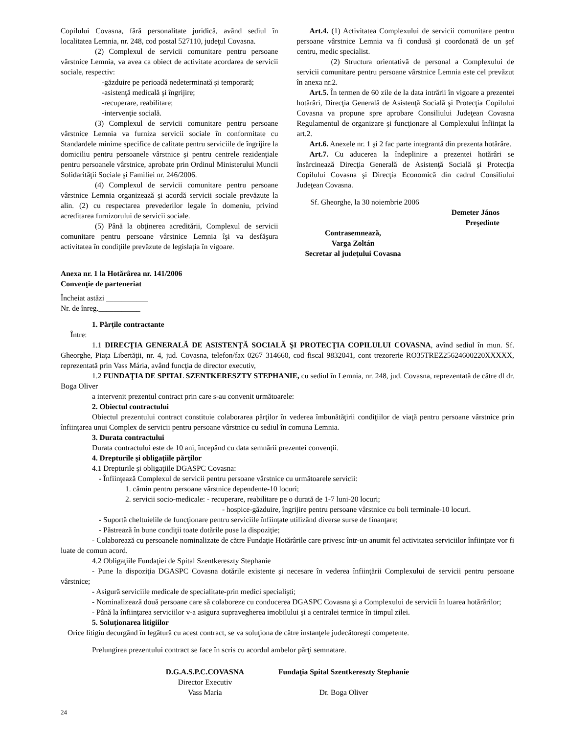Copilului Covasna, fără personalitate juridică, având sediul în localitatea Lemnia, nr. 248, cod postal 527110, judeţul Covasna.
(2) Complexul de servicii comunitare pentru persoane vârstnice Lemnia, va avea ca obiect de activitate acordarea de servicii sociale, respectiv:
-găzduire pe perioadă nedeterminată şi temporară;
-asistenţă medicală şi îngrijire;
-recuperare, reabilitare;
-intervenţie socială.
(3) Complexul de servicii comunitare pentru persoane vârstnice Lemnia va furniza servicii sociale în conformitate cu Standardele minime specifice de calitate pentru serviciile de îngrijire la domiciliu pentru persoanele vârstnice şi pentru centrele rezidenţiale pentru persoanele vârstnice, aprobate prin Ordinul Ministerului Muncii Solidarităţii Sociale şi Familiei nr. 246/2006.
(4) Complexul de servicii comunitare pentru persoane vârstnice Lemnia organizează şi acordă servicii sociale prevăzute la alin. (2) cu respectarea prevederilor legale în domeniu, privind acreditarea furnizorului de servicii sociale.
(5) Până la obţinerea acreditării, Complexul de servicii comunitare pentru persoane vârstnice Lemnia îşi va desfăşura activitatea în condiţiile prevăzute de legislaţia în vigoare.
Art.4. (1) Activitatea Complexului de servicii comunitare pentru persoane vârstnice Lemnia va fi condusă şi coordonată de un şef centru, medic specialist.
(2) Structura orientativă de personal a Complexului de servicii comunitare pentru persoane vârstnice Lemnia este cel prevăzut în anexa nr.2.
Art.5. În termen de 60 zile de la data intrării în vigoare a prezentei hotărâri, Direcţia Generală de Asistenţă Socială şi Protecţia Copilului Covasna va propune spre aprobare Consiliului Judeţean Covasna Regulamentul de organizare şi funcţionare al Complexului înfiinţat la art.2.
Art.6. Anexele nr. 1 şi 2 fac parte integrantă din prezenta hotărâre.
Art.7. Cu aducerea la îndeplinire a prezentei hotărâri se însărcinează Direcţia Generală de Asistenţă Socială şi Protecţia Copilului Covasna şi Direcţia Economică din cadrul Consiliului Judeţean Covasna.
Sf. Gheorghe, la 30 noiembrie 2006
Demeter János
Preşedinte
Contrasemnează,
Varga Zoltán
Secretar al judeţului Covasna
Anexa nr. 1 la Hotărârea nr. 141/2006
Convenţie de parteneriat
Încheiat astăzi ___________
Nr. de înreg.___________
1. Părţile contractante
Între:
1.1 DIRECŢIA GENERALĂ DE ASISTENŢĂ SOCIALĂ ŞI PROTECŢIA COPILULUI COVASNA, avînd sediul în mun. Sf. Gheorghe, Piaţa Libertăţii, nr. 4, jud. Covasna, telefon/fax 0267 314660, cod fiscal 9832041, cont trezorerie RO35TREZ25624600220XXXXX, reprezentată prin Vass Mária, având funcţia de director executiv,
1.2 FUNDAŢIA DE SPITAL SZENTKERESZTY STEPHANIE, cu sediul în Lemnia, nr. 248, jud. Covasna, reprezentată de către dl dr. Boga Oliver
a intervenit prezentul contract prin care s-au convenit următoarele:
2. Obiectul contractului
Obiectul prezentului contract constituie colaborarea părţilor în vederea îmbunătăţirii condiţiilor de viaţă pentru persoane vârstnice prin înfiinţarea unui Complex de servicii pentru persoane vârstnice cu sediul în comuna Lemnia.
3. Durata contractului
Durata contractului este de 10 ani, începând cu data semnării prezentei convenţii.
4. Drepturile şi obligaţiile părţilor
4.1 Drepturile şi obligaţiile DGASPC Covasna:
- Înfiinţează Complexul de servicii pentru persoane vârstnice cu următoarele servicii:
1. cămin pentru persoane vârstnice dependente-10 locuri;
2. servicii socio-medicale: - recuperare, reabilitare pe o durată de 1-7 luni-20 locuri;
- hospice-găzduire, îngrijire pentru persoane vârstnice cu boli terminale-10 locuri.
- Suportă cheltuielile de funcţionare pentru serviciile înfiinţate utilizând diverse surse de finanţare;
- Păstrează în bune condiţii toate dotările puse la dispoziţie;
- Colaborează cu persoanele nominalizate de către Fundaţie Hotărârile care privesc într-un anumit fel activitatea serviciilor înfiinţate vor fi luate de comun acord.
4.2 Obligaţiile Fundaţiei de Spital Szentkereszty Stephanie
- Pune la dispoziţia DGASPC Covasna dotările existente şi necesare în vederea înfiinţării Complexului de servicii pentru persoane vârstnice;
- Asigură serviciile medicale de specialitate-prin medici specialişti;
- Nominalizează două persoane care să colaboreze cu conducerea DGASPC Covasna şi a Complexului de servicii în luarea hotărârilor;
- Până la înfiinţarea serviciilor v-a asigura supravegherea imobilului şi a centralei termice în timpul zilei.
5. Soluţionarea litigiilor
Orice litigiu decurgând în legătură cu acest contract, se va soluţiona de către instanţele judecătoreşti competente.
Prelungirea prezentului contract se face în scris cu acordul ambelor părţi semnatare.
D.G.A.S.P.C.COVASNA
Director Executiv
Vass Maria
Fundaţia Spital Szentkereszty Stephanie
Dr. Boga Oliver
24